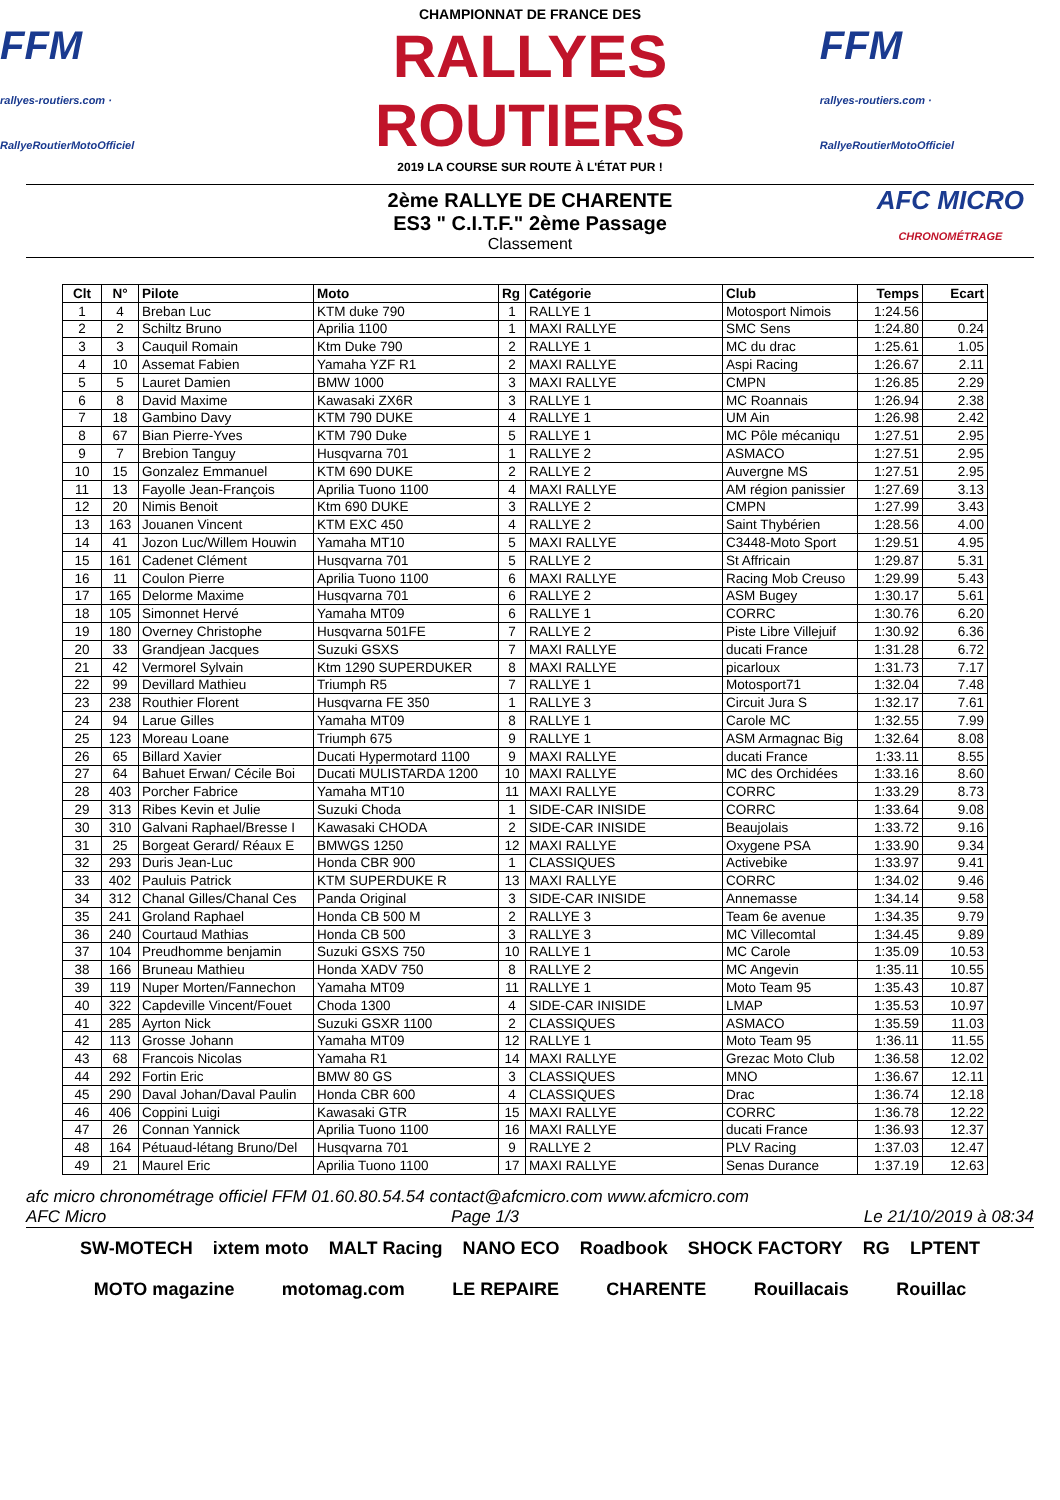FFM
rallyes-routiers.com · RallyeRoutierMotoOfficiel
CHAMPIONNAT DE FRANCE DES
RALLYES ROUTIERS
2019 LA COURSE SUR ROUTE À L'ÉTAT PUR !
FFM
rallyes-routiers.com · RallyeRoutierMotoOfficiel
2ème RALLYE DE CHARENTE
ES3 " C.I.T.F." 2ème Passage
Classement
AFC MICRO
CHRONOMÉTRAGE
| Clt | N° | Pilote | Moto | Rg | Catégorie | Club | Temps | Ecart |
| --- | --- | --- | --- | --- | --- | --- | --- | --- |
| 1 | 4 | Breban Luc | KTM duke 790 | 1 | RALLYE 1 | Motosport Nimois | 1:24.56 | |
| 2 | 2 | Schiltz Bruno | Aprilia 1100 | 1 | MAXI RALLYE | SMC Sens | 1:24.80 | 0.24 |
| 3 | 3 | Cauquil Romain | Ktm Duke 790 | 2 | RALLYE 1 | MC du drac | 1:25.61 | 1.05 |
| 4 | 10 | Assemat Fabien | Yamaha YZF R1 | 2 | MAXI RALLYE | Aspi Racing | 1:26.67 | 2.11 |
| 5 | 5 | Lauret Damien | BMW 1000 | 3 | MAXI RALLYE | CMPN | 1:26.85 | 2.29 |
| 6 | 8 | David Maxime | Kawasaki ZX6R | 3 | RALLYE 1 | MC Roannais | 1:26.94 | 2.38 |
| 7 | 18 | Gambino Davy | KTM 790 DUKE | 4 | RALLYE 1 | UM Ain | 1:26.98 | 2.42 |
| 8 | 67 | Bian Pierre-Yves | KTM 790 Duke | 5 | RALLYE 1 | MC Pôle mécaniqu | 1:27.51 | 2.95 |
| 9 | 7 | Brebion Tanguy | Husqvarna 701 | 1 | RALLYE 2 | ASMACO | 1:27.51 | 2.95 |
| 10 | 15 | Gonzalez Emmanuel | KTM 690 DUKE | 2 | RALLYE 2 | Auvergne MS | 1:27.51 | 2.95 |
| 11 | 13 | Fayolle Jean-François | Aprilia Tuono 1100 | 4 | MAXI RALLYE | AM région panissier | 1:27.69 | 3.13 |
| 12 | 20 | Nimis Benoit | Ktm 690 DUKE | 3 | RALLYE 2 | CMPN | 1:27.99 | 3.43 |
| 13 | 163 | Jouanen Vincent | KTM EXC 450 | 4 | RALLYE 2 | Saint Thybérien | 1:28.56 | 4.00 |
| 14 | 41 | Jozon Luc/Willem Houwin | Yamaha MT10 | 5 | MAXI RALLYE | C3448-Moto Sport | 1:29.51 | 4.95 |
| 15 | 161 | Cadenet Clément | Husqvarna 701 | 5 | RALLYE 2 | St Affricain | 1:29.87 | 5.31 |
| 16 | 11 | Coulon Pierre | Aprilia Tuono 1100 | 6 | MAXI RALLYE | Racing Mob Creuso | 1:29.99 | 5.43 |
| 17 | 165 | Delorme Maxime | Husqvarna 701 | 6 | RALLYE 2 | ASM Bugey | 1:30.17 | 5.61 |
| 18 | 105 | Simonnet Hervé | Yamaha MT09 | 6 | RALLYE 1 | CORRC | 1:30.76 | 6.20 |
| 19 | 180 | Overney Christophe | Husqvarna 501FE | 7 | RALLYE 2 | Piste Libre Villejuif | 1:30.92 | 6.36 |
| 20 | 33 | Grandjean Jacques | Suzuki GSXS | 7 | MAXI RALLYE | ducati France | 1:31.28 | 6.72 |
| 21 | 42 | Vermorel Sylvain | Ktm 1290 SUPERDUKER | 8 | MAXI RALLYE | picarloux | 1:31.73 | 7.17 |
| 22 | 99 | Devillard Mathieu | Triumph R5 | 7 | RALLYE 1 | Motosport71 | 1:32.04 | 7.48 |
| 23 | 238 | Routhier Florent | Husqvarna FE 350 | 1 | RALLYE 3 | Circuit Jura S | 1:32.17 | 7.61 |
| 24 | 94 | Larue Gilles | Yamaha MT09 | 8 | RALLYE 1 | Carole MC | 1:32.55 | 7.99 |
| 25 | 123 | Moreau Loane | Triumph 675 | 9 | RALLYE 1 | ASM Armagnac Big | 1:32.64 | 8.08 |
| 26 | 65 | Billard Xavier | Ducati Hypermotard 1100 | 9 | MAXI RALLYE | ducati France | 1:33.11 | 8.55 |
| 27 | 64 | Bahuet Erwan/ Cécile Boi | Ducati MULISTARDA 1200 | 10 | MAXI RALLYE | MC des Orchidées | 1:33.16 | 8.60 |
| 28 | 403 | Porcher Fabrice | Yamaha MT10 | 11 | MAXI RALLYE | CORRC | 1:33.29 | 8.73 |
| 29 | 313 | Ribes Kevin et Julie | Suzuki Choda | 1 | SIDE-CAR INISIDE | CORRC | 1:33.64 | 9.08 |
| 30 | 310 | Galvani Raphael/Bresse I | Kawasaki CHODA | 2 | SIDE-CAR INISIDE | Beaujolais | 1:33.72 | 9.16 |
| 31 | 25 | Borgeat Gerard/ Réaux E | BMWGS 1250 | 12 | MAXI RALLYE | Oxygene PSA | 1:33.90 | 9.34 |
| 32 | 293 | Duris Jean-Luc | Honda CBR 900 | 1 | CLASSIQUES | Activebike | 1:33.97 | 9.41 |
| 33 | 402 | Pauluis Patrick | KTM SUPERDUKE R | 13 | MAXI RALLYE | CORRC | 1:34.02 | 9.46 |
| 34 | 312 | Chanal Gilles/Chanal Ces | Panda Original | 3 | SIDE-CAR INISIDE | Annemasse | 1:34.14 | 9.58 |
| 35 | 241 | Groland Raphael | Honda CB 500 M | 2 | RALLYE 3 | Team 6e avenue | 1:34.35 | 9.79 |
| 36 | 240 | Courtaud Mathias | Honda CB 500 | 3 | RALLYE 3 | MC Villecomtal | 1:34.45 | 9.89 |
| 37 | 104 | Preudhomme benjamin | Suzuki GSXS 750 | 10 | RALLYE 1 | MC Carole | 1:35.09 | 10.53 |
| 38 | 166 | Bruneau Mathieu | Honda XADV 750 | 8 | RALLYE 2 | MC Angevin | 1:35.11 | 10.55 |
| 39 | 119 | Nuper Morten/Fannechon | Yamaha MT09 | 11 | RALLYE 1 | Moto Team 95 | 1:35.43 | 10.87 |
| 40 | 322 | Capdeville Vincent/Fouet | Choda 1300 | 4 | SIDE-CAR INISIDE | LMAP | 1:35.53 | 10.97 |
| 41 | 285 | Ayrton Nick | Suzuki GSXR 1100 | 2 | CLASSIQUES | ASMACO | 1:35.59 | 11.03 |
| 42 | 113 | Grosse Johann | Yamaha MT09 | 12 | RALLYE 1 | Moto Team 95 | 1:36.11 | 11.55 |
| 43 | 68 | Francois Nicolas | Yamaha R1 | 14 | MAXI RALLYE | Grezac Moto Club | 1:36.58 | 12.02 |
| 44 | 292 | Fortin Eric | BMW 80 GS | 3 | CLASSIQUES | MNO | 1:36.67 | 12.11 |
| 45 | 290 | Daval Johan/Daval Paulin | Honda CBR 600 | 4 | CLASSIQUES | Drac | 1:36.74 | 12.18 |
| 46 | 406 | Coppini Luigi | Kawasaki GTR | 15 | MAXI RALLYE | CORRC | 1:36.78 | 12.22 |
| 47 | 26 | Connan Yannick | Aprilia Tuono 1100 | 16 | MAXI RALLYE | ducati France | 1:36.93 | 12.37 |
| 48 | 164 | Pétuaud-létang Bruno/Del | Husqvarna 701 | 9 | RALLYE 2 | PLV Racing | 1:37.03 | 12.47 |
| 49 | 21 | Maurel Eric | Aprilia Tuono 1100 | 17 | MAXI RALLYE | Senas Durance | 1:37.19 | 12.63 |
afc micro chronométrage officiel FFM 01.60.80.54.54 contact@afcmicro.com www.afcmicro.com
AFC Micro Page 1/3 Le 21/10/2019 à 08:34
SW-MOTECH ixtem moto MALT Racing NANO ECO Roadbook SHOCK FACTORY RG LPTENT MOTO magazine motomag.com LE REPAIRE CHARENTE Rouillacais Rouillac